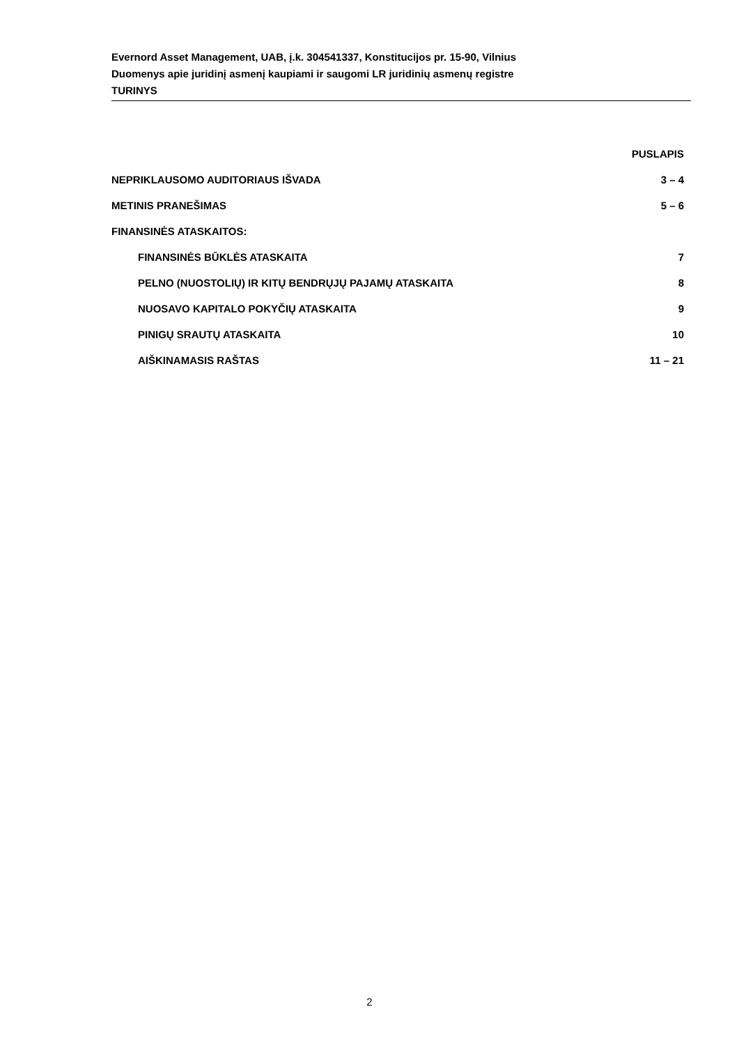Evernord Asset Management, UAB, į.k. 304541337, Konstitucijos pr. 15-90, Vilnius
Duomenys apie juridinį asmenį kaupiami ir saugomi LR juridinių asmenų registre
TURINYS
PUSLAPIS
NEPRIKLAUSOMO AUDITORIAUS IŠVADA 3 – 4
METINIS PRANEŠIMAS 5 – 6
FINANSINĖS ATASKAITOS:
FINANSINĖS BŪKLĖS ATASKAITA 7
PELNO (NUOSTOLIŲ) IR KITŲ BENDRŲJŲ PAJAMŲ ATASKAITA 8
NUOSAVO KAPITALO POKYČIŲ ATASKAITA 9
PINIGŲ SRAUTŲ ATASKAITA 10
AIŠKINAMASIS RAŠTAS 11 – 21
2